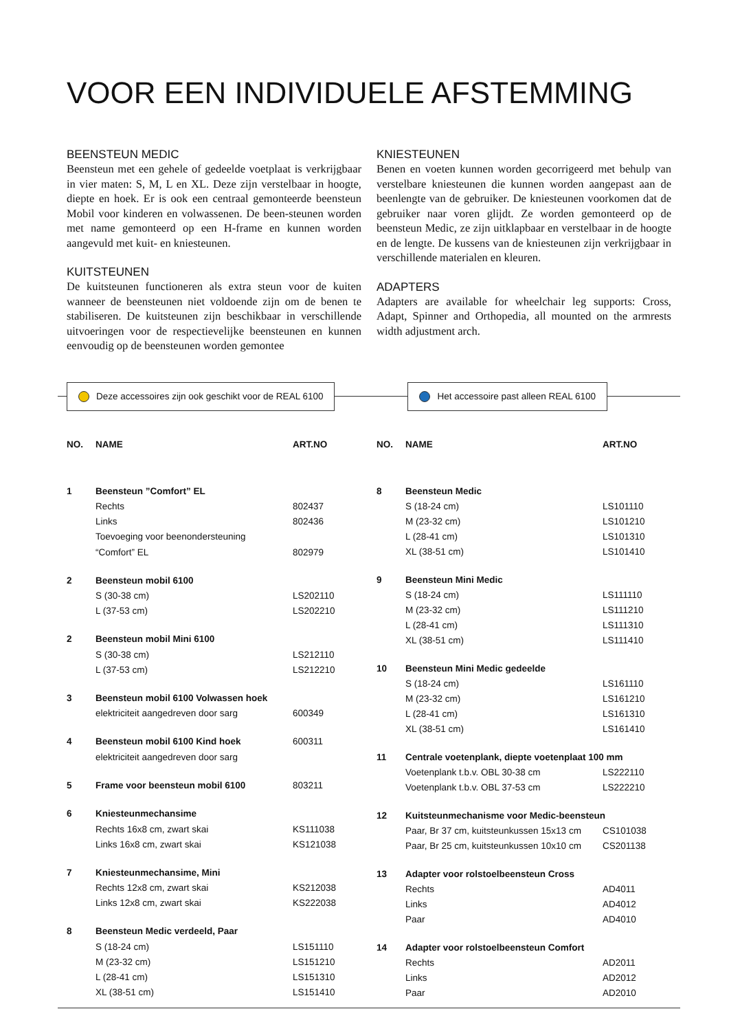VOOR EEN INDIVIDUELE AFSTEMMING
BEENSTEUN MEDIC
Beensteun met een gehele of gedeelde voetplaat is verkrijgbaar in vier maten: S, M, L en XL. Deze zijn verstelbaar in hoogte, diepte en hoek. Er is ook een centraal gemonteerde beens­teun Mobil voor kinderen en volwassenen. De been-steunen worden met name gemonteerd op een H-frame en kunnen worden aangevuld met kuit- en kniesteunen.
KUITSTEUNEN
De kuitsteunen functioneren als extra steun voor de kuiten wanneer de beensteunen niet voldoende zijn om de benen te stabiliseren. De kuitsteunen zijn beschikbaar in verschillende uitvoeringen voor de respectievelijke beensteunen en kunnen eenvoudig op de beensteunen worden gemontee
KNIESTEUNEN
Benen en voeten kunnen worden gecorrigeerd met behulp van verstelbare kniesteunen die kunnen worden aangepast aan de beenlengte van de gebruiker. De kniesteunen voorkomen dat de gebruiker naar voren glijdt. Ze worden gemonteerd op de beensteun Medic, ze zijn uitklapbaar en verstelbaar in de hoog­te en de lengte. De kussens van de kniesteunen zijn verkrijgbaar in verschillende materialen en kleuren.
ADAPTERS
Adapters are available for wheelchair leg supports: Cross, Adapt, Spinner and Orthopedia, all mounted on the armrests width adjustment arch.
Deze accessoires zijn ook geschikt voor de REAL 6100
Het accessoire past alleen REAL 6100
| NO. | NAME | ART.NO |
| --- | --- | --- |
| 1 | Beensteun ”Comfort” EL | |
| | Rechts | 802437 |
| | Links | 802436 |
| | Toevoeging voor beenondersteuning | |
| | “Comfort” EL | 802979 |
| 2 | Beensteun mobil 6100 | |
| | S (30-38 cm) | LS202110 |
| | L (37-53 cm) | LS202210 |
| 2 | Beensteun mobil Mini 6100 | |
| | S (30-38 cm) | LS212110 |
| | L (37-53 cm) | LS212210 |
| 3 | Beensteun mobil 6100 Volwassen hoek | |
| | elektriciteit aangedreven door sarg | 600349 |
| 4 | Beensteun mobil 6100 Kind hoek | 600311 |
| | elektriciteit aangedreven door sarg | |
| 5 | Frame voor beensteun mobil 6100 | 803211 |
| 6 | Kniesteunmechansime | |
| | Rechts 16x8 cm, zwart skai | KS111038 |
| | Links 16x8 cm, zwart skai | KS121038 |
| 7 | Kniesteunmechansime, Mini | |
| | Rechts 12x8 cm, zwart skai | KS212038 |
| | Links 12x8 cm, zwart skai | KS222038 |
| 8 | Beensteun Medic verdeeld, Paar | |
| | S (18-24 cm) | LS151110 |
| | M (23-32 cm) | LS151210 |
| | L (28-41 cm) | LS151310 |
| | XL (38-51 cm) | LS151410 |
| NO. | NAME | ART.NO |
| --- | --- | --- |
| 8 | Beensteun Medic | |
| | S (18-24 cm) | LS101110 |
| | M (23-32 cm) | LS101210 |
| | L (28-41 cm) | LS101310 |
| | XL (38-51 cm) | LS101410 |
| 9 | Beensteun Mini Medic | |
| | S (18-24 cm) | LS111110 |
| | M (23-32 cm) | LS111210 |
| | L (28-41 cm) | LS111310 |
| | XL (38-51 cm) | LS111410 |
| 10 | Beensteun Mini Medic gedeelde | |
| | S (18-24 cm) | LS161110 |
| | M (23-32 cm) | LS161210 |
| | L (28-41 cm) | LS161310 |
| | XL (38-51 cm) | LS161410 |
| 11 | Centrale voetenplank, diepte voetenplaat 100 mm | |
| | Voetenplank t.b.v. OBL 30-38 cm | LS222110 |
| | Voetenplank t.b.v. OBL 37-53 cm | LS222210 |
| 12 | Kuitsteunmechanisme voor Medic-beensteun | |
| | Paar, Br 37 cm, kuitsteunkussen 15x13 cm | CS101038 |
| | Paar, Br 25 cm, kuitsteunkussen 10x10 cm | CS201138 |
| 13 | Adapter voor rolstoelbeensteun Cross | |
| | Rechts | AD4011 |
| | Links | AD4012 |
| | Paar | AD4010 |
| 14 | Adapter voor rolstoelbeensteun Comfort | |
| | Rechts | AD2011 |
| | Links | AD2012 |
| | Paar | AD2010 |